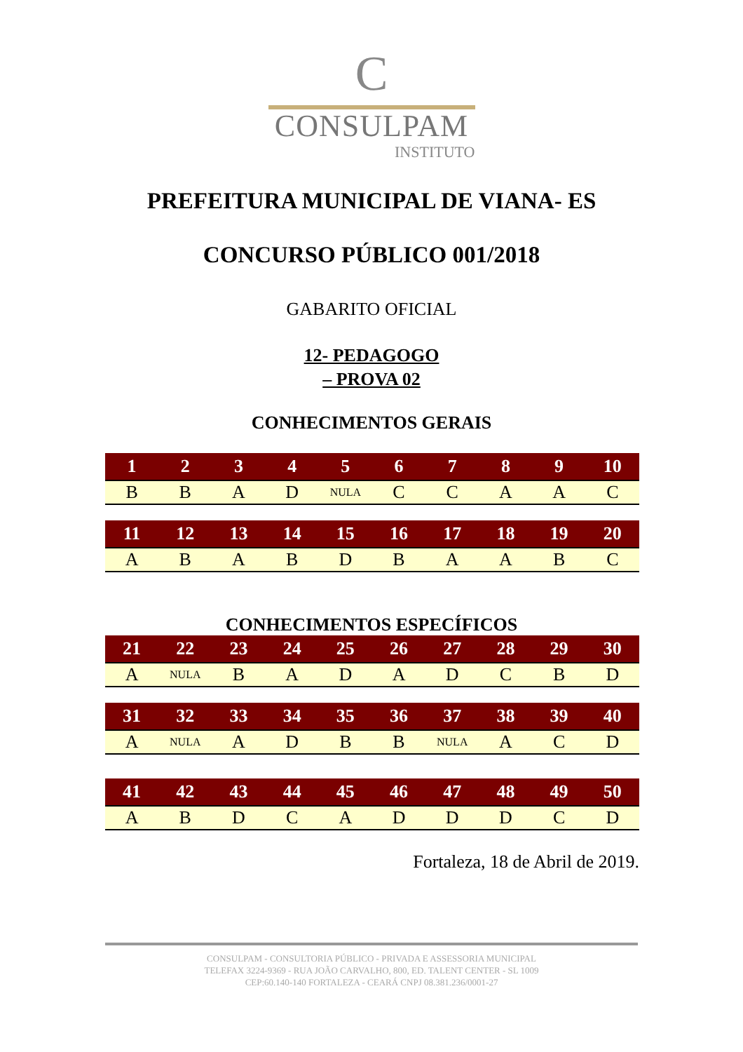C
CONSULPAM
INSTITUTO
PREFEITURA MUNICIPAL DE VIANA- ES
CONCURSO PÚBLICO 001/2018
GABARITO OFICIAL
12- PEDAGOGO
– PROVA 02
CONHECIMENTOS GERAIS
| 1 | 2 | 3 | 4 | 5 | 6 | 7 | 8 | 9 | 10 |
| --- | --- | --- | --- | --- | --- | --- | --- | --- | --- |
| B | B | A | D | NULA | C | C | A | A | C |
| 11 | 12 | 13 | 14 | 15 | 16 | 17 | 18 | 19 | 20 |
| --- | --- | --- | --- | --- | --- | --- | --- | --- | --- |
| A | B | A | B | D | B | A | A | B | C |
CONHECIMENTOS ESPECÍFICOS
| 21 | 22 | 23 | 24 | 25 | 26 | 27 | 28 | 29 | 30 |
| --- | --- | --- | --- | --- | --- | --- | --- | --- | --- |
| A | NULA | B | A | D | A | D | C | B | D |
| 31 | 32 | 33 | 34 | 35 | 36 | 37 | 38 | 39 | 40 |
| --- | --- | --- | --- | --- | --- | --- | --- | --- | --- |
| A | NULA | A | D | B | B | NULA | A | C | D |
| 41 | 42 | 43 | 44 | 45 | 46 | 47 | 48 | 49 | 50 |
| --- | --- | --- | --- | --- | --- | --- | --- | --- | --- |
| A | B | D | C | A | D | D | D | C | D |
Fortaleza, 18 de Abril de 2019.
CONSULPAM - CONSULTORIA PÚBLICO - PRIVADA E ASSESSORIA MUNICIPAL
TELEFAX 3224-9369 - RUA JOÃO CARVALHO, 800, ED. TALENT CENTER - SL 1009
CEP:60.140-140 FORTALEZA - CEARÁ CNPJ 08.381.236/0001-27